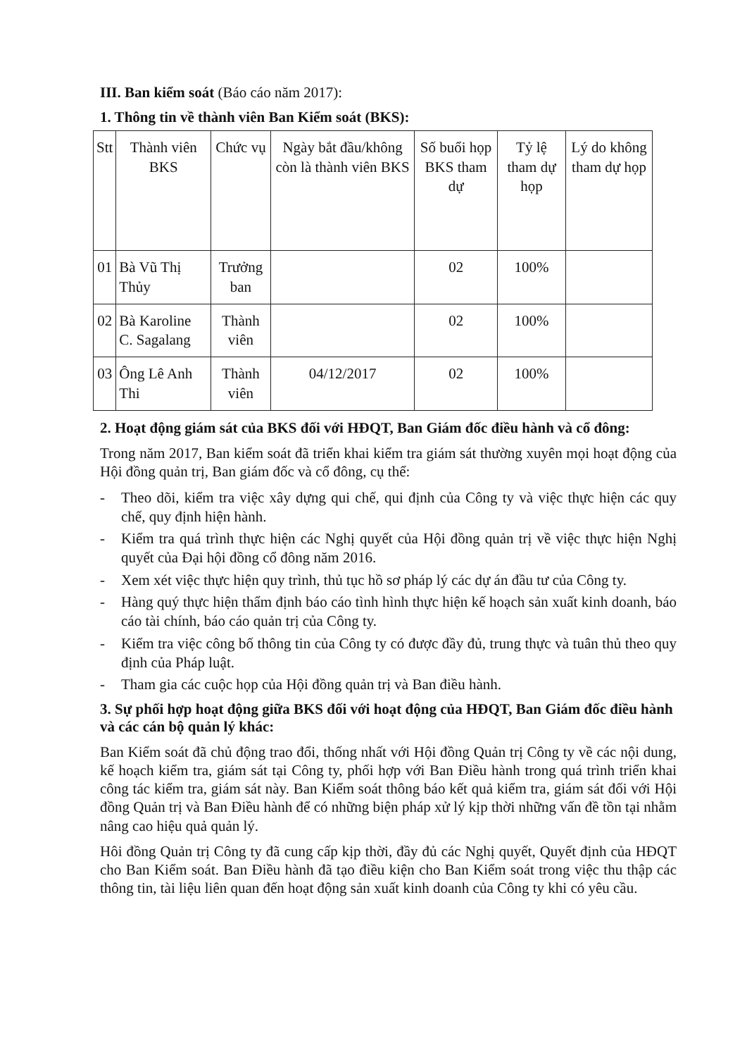III. Ban kiểm soát (Báo cáo năm 2017):
1. Thông tin về thành viên Ban Kiểm soát (BKS):
| Stt | Thành viên BKS | Chức vụ | Ngày bắt đầu/không còn là thành viên BKS | Số buổi họp BKS tham dự | Tỷ lệ tham dự họp | Lý do không tham dự họp |
| --- | --- | --- | --- | --- | --- | --- |
| 01 | Bà Vũ Thị Thủy | Trưởng ban | | 02 | 100% | |
| 02 | Bà Karoline C. Sagalang | Thành viên | | 02 | 100% | |
| 03 | Ông Lê Anh Thi | Thành viên | 04/12/2017 | 02 | 100% | |
2. Hoạt động giám sát của BKS đối với HĐQT, Ban Giám đốc điều hành và cổ đông:
Trong năm 2017, Ban kiểm soát đã triển khai kiểm tra giám sát thường xuyên mọi hoạt động của Hội đồng quản trị, Ban giám đốc và cổ đông, cụ thể:
- Theo dõi, kiểm tra việc xây dựng qui chế, qui định của Công ty và việc thực hiện các quy chế, quy định hiện hành.
- Kiểm tra quá trình thực hiện các Nghị quyết của Hội đồng quản trị về việc thực hiện Nghị quyết của Đại hội đồng cổ đông năm 2016.
- Xem xét việc thực hiện quy trình, thủ tục hồ sơ pháp lý các dự án đầu tư của Công ty.
- Hàng quý thực hiện thẩm định báo cáo tình hình thực hiện kế hoạch sản xuất kinh doanh, báo cáo tài chính, báo cáo quản trị của Công ty.
- Kiểm tra việc công bố thông tin của Công ty có được đầy đủ, trung thực và tuân thủ theo quy định của Pháp luật.
- Tham gia các cuộc họp của Hội đồng quản trị và Ban điều hành.
3. Sự phối hợp hoạt động giữa BKS đối với hoạt động của HĐQT, Ban Giám đốc điều hành và các cán bộ quản lý khác:
Ban Kiểm soát đã chủ động trao đổi, thống nhất với Hội đồng Quản trị Công ty về các nội dung, kế hoạch kiểm tra, giám sát tại Công ty, phối hợp với Ban Điều hành trong quá trình triển khai công tác kiểm tra, giám sát này. Ban Kiểm soát thông báo kết quả kiểm tra, giám sát đối với Hội đồng Quản trị và Ban Điều hành để có những biện pháp xử lý kịp thời những vấn đề tồn tại nhằm nâng cao hiệu quả quản lý.
Hôi đồng Quản trị Công ty đã cung cấp kịp thời, đầy đủ các Nghị quyết, Quyết định của HĐQT cho Ban Kiểm soát. Ban Điều hành đã tạo điều kiện cho Ban Kiểm soát trong việc thu thập các thông tin, tài liệu liên quan đến hoạt động sản xuất kinh doanh của Công ty khi có yêu cầu.